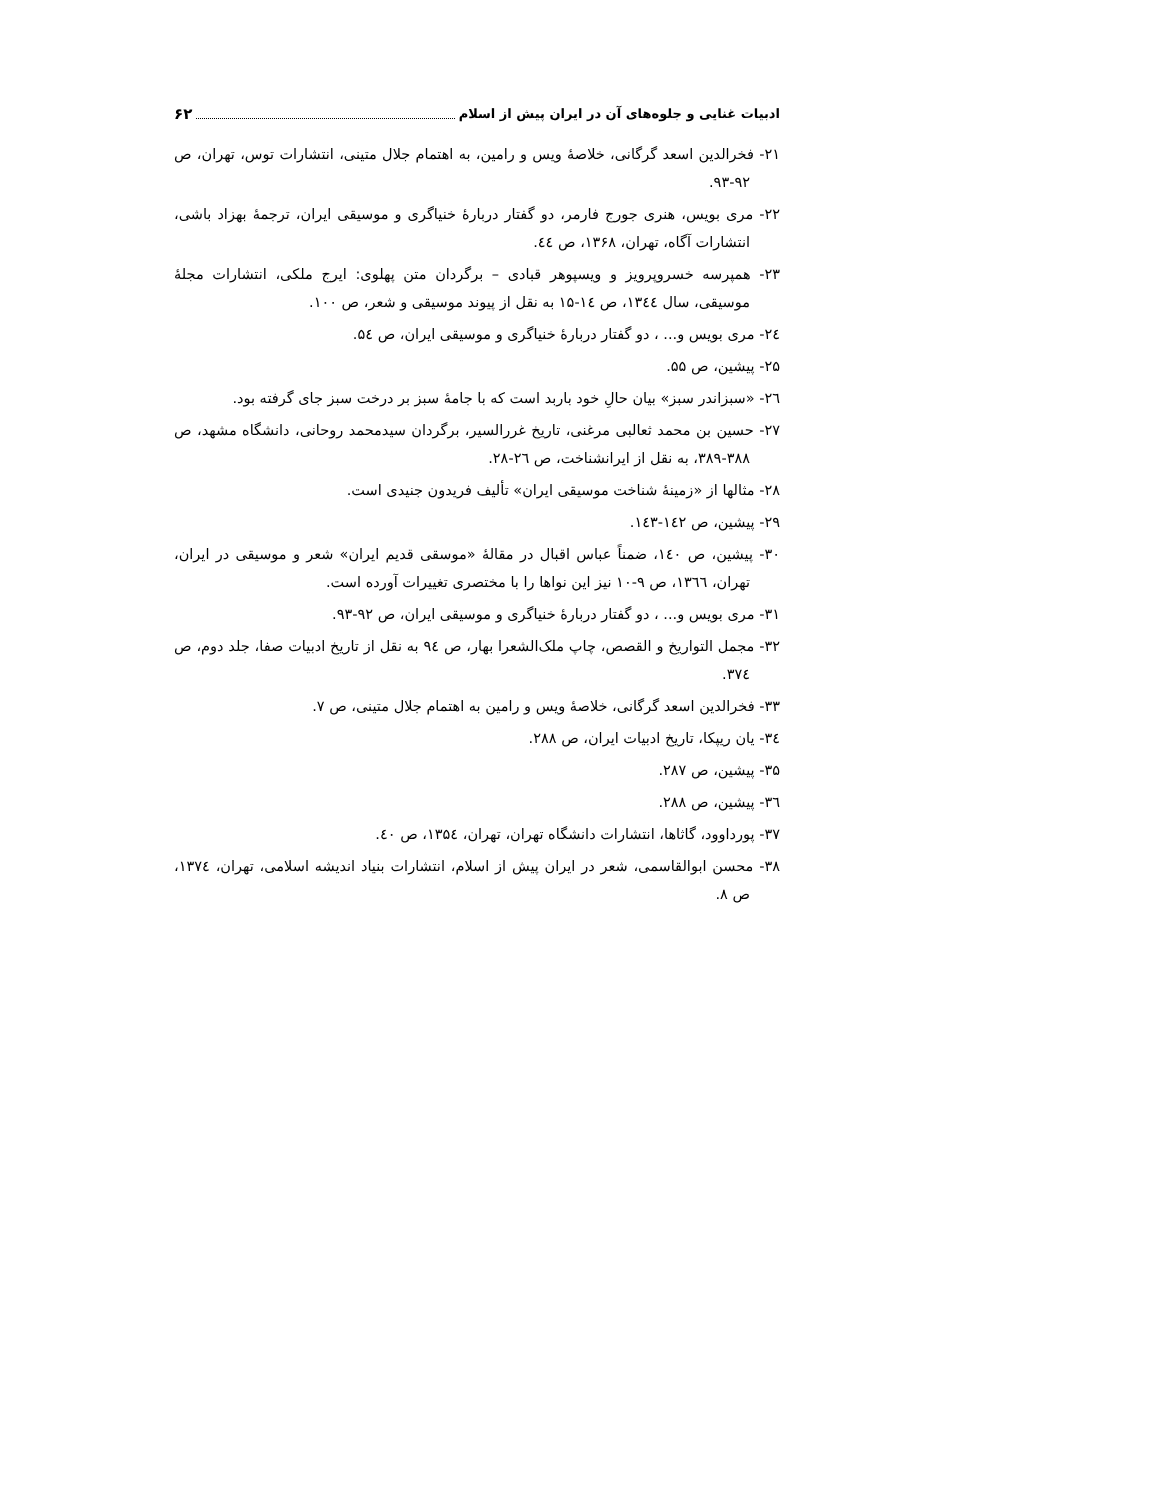ادبیات غنایی و جلوه‌های آن در ایران پیش از اسلام ۶۲
۲۱- فخرالدین اسعد گرگانی، خلاصهٔ ویس و رامین، به اهتمام جلال متینی، انتشارات توس، تهران، ص ۹۲-۹۳.
۲۲- مری بویس، هنری جورج فارمر، دو گفتار دربارهٔ خنیاگری و موسیقی ایران، ترجمهٔ بهزاد باشی، انتشارات آگاه، تهران، ۱۳۶۸، ص ٤٤.
۲۳- همپرسه خسروپرویز و ویسپوهر قبادی – برگردان متن پهلوی: ایرج ملکی، انتشارات مجلهٔ موسیقی، سال ۱۳٤٤، ص ۱٤-۱۵ به نقل از پیوند موسیقی و شعر، ص ۱۰۰.
۲٤- مری بویس و... ، دو گفتار دربارهٔ خنیاگری و موسیقی ایران، ص ۵٤.
۲۵- پیشین، ص ۵۵.
۲٦- «سبزاندر سبز» بیان حالِ خود باربد است که با جامهٔ سبز بر درخت سبز جای گرفته بود.
۲۷- حسین بن محمد ثعالبی مرغنی، تاریخ غررالسیر، برگردان سیدمحمد روحانی، دانشگاه مشهد، ص ۳۸۸-۳۸۹، به نقل از ایرانشناخت، ص ۲٦-۲۸.
۲۸- مثالها از «زمینهٔ شناخت موسیقی ایران» تألیف فریدون جنیدی است.
۲۹- پیشین، ص ۱٤۲-۱٤۳.
۳۰- پیشین، ص ۱٤۰، ضمناً عباس اقبال در مقالهٔ «موسقی قدیم ایران» شعر و موسیقی در ایران، تهران، ۱۳٦٦، ص ۹-۱۰ نیز این نواها را با مختصری تغییرات آورده است.
۳۱- مری بویس و... ، دو گفتار دربارهٔ خنیاگری و موسیقی ایران، ص ۹۲-۹۳.
۳۲- مجمل التواریخ و القصص، چاپ ملک‌الشعرا بهار، ص ۹٤ به نقل از تاریخ ادبیات صفا، جلد دوم، ص ۳۷٤.
۳۳- فخرالدین اسعد گرگانی، خلاصهٔ ویس و رامین به اهتمام جلال متینی، ص ۷.
۳٤- یان ریپکا، تاریخ ادبیات ایران، ص ۲۸۸.
۳۵- پیشین، ص ۲۸۷.
۳٦- پیشین، ص ۲۸۸.
۳۷- پورداوود، گاثاها، انتشارات دانشگاه تهران، تهران، ۱۳۵٤، ص ٤۰.
۳۸- محسن ابوالقاسمی، شعر در ایران پیش از اسلام، انتشارات بنیاد اندیشه اسلامی، تهران، ۱۳۷٤، ص ۸.